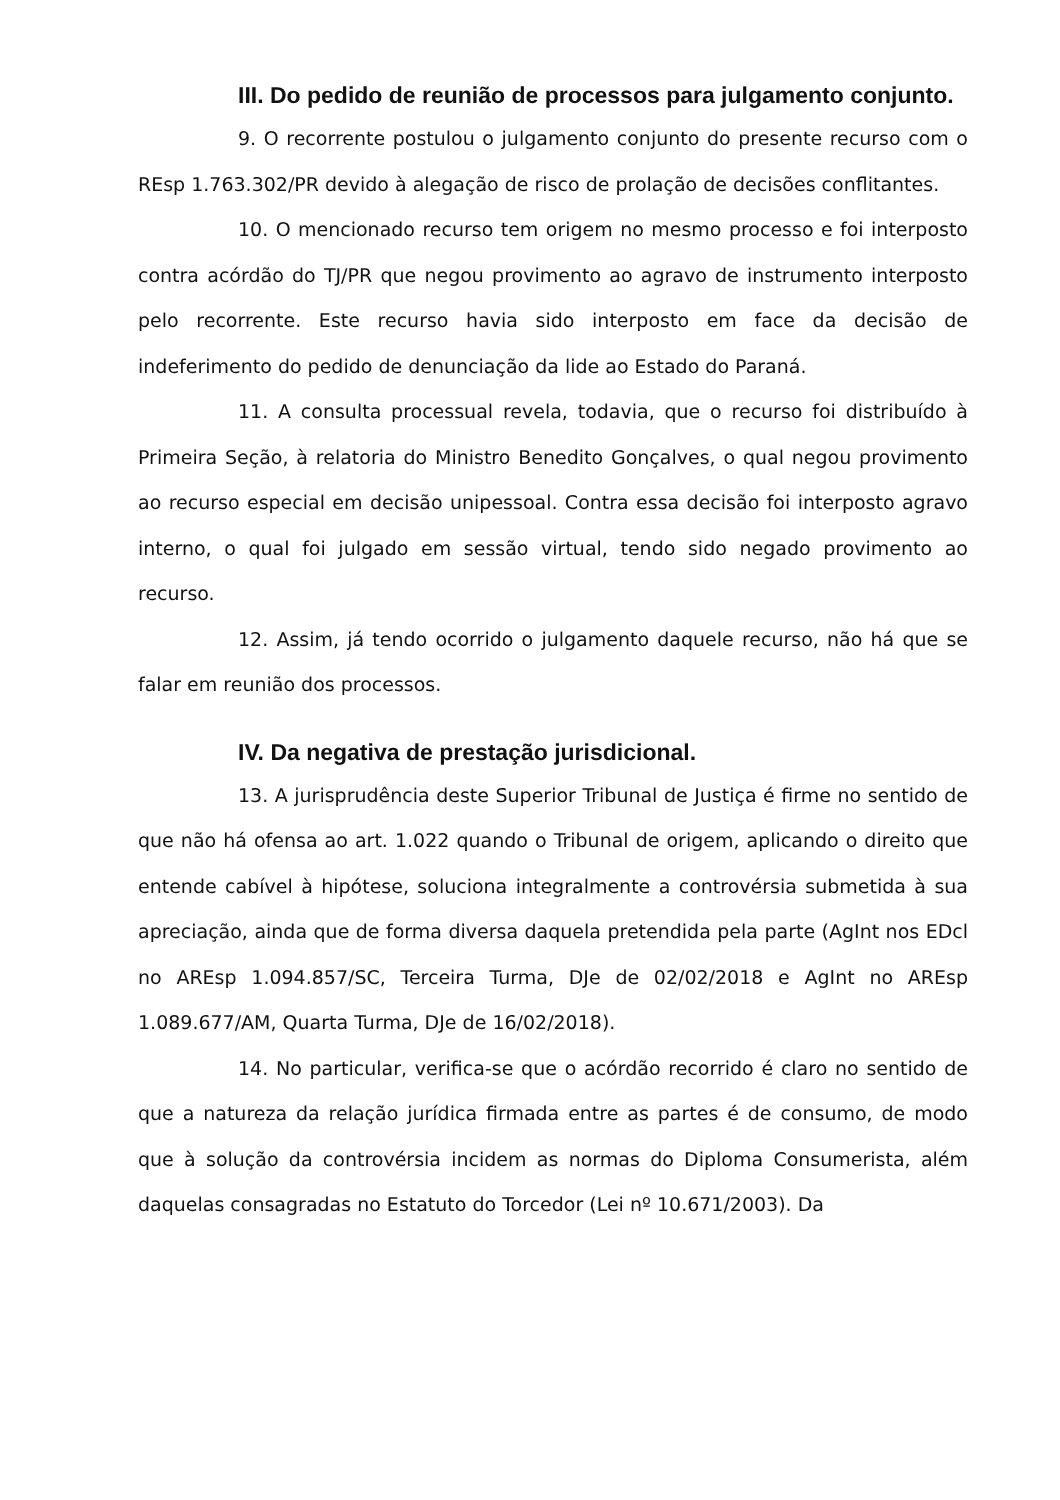III. Do pedido de reunião de processos para julgamento conjunto.
9. O recorrente postulou o julgamento conjunto do presente recurso com o REsp 1.763.302/PR devido à alegação de risco de prolação de decisões conflitantes.
10. O mencionado recurso tem origem no mesmo processo e foi interposto contra acórdão do TJ/PR que negou provimento ao agravo de instrumento interposto pelo recorrente. Este recurso havia sido interposto em face da decisão de indeferimento do pedido de denunciação da lide ao Estado do Paraná.
11. A consulta processual revela, todavia, que o recurso foi distribuído à Primeira Seção, à relatoria do Ministro Benedito Gonçalves, o qual negou provimento ao recurso especial em decisão unipessoal. Contra essa decisão foi interposto agravo interno, o qual foi julgado em sessão virtual, tendo sido negado provimento ao recurso.
12. Assim, já tendo ocorrido o julgamento daquele recurso, não há que se falar em reunião dos processos.
IV. Da negativa de prestação jurisdicional.
13. A jurisprudência deste Superior Tribunal de Justiça é firme no sentido de que não há ofensa ao art. 1.022 quando o Tribunal de origem, aplicando o direito que entende cabível à hipótese, soluciona integralmente a controvérsia submetida à sua apreciação, ainda que de forma diversa daquela pretendida pela parte (AgInt nos EDcl no AREsp 1.094.857/SC, Terceira Turma, DJe de 02/02/2018 e AgInt no AREsp 1.089.677/AM, Quarta Turma, DJe de 16/02/2018).
14. No particular, verifica-se que o acórdão recorrido é claro no sentido de que a natureza da relação jurídica firmada entre as partes é de consumo, de modo que à solução da controvérsia incidem as normas do Diploma Consumerista, além daquelas consagradas no Estatuto do Torcedor (Lei nº 10.671/2003). Da